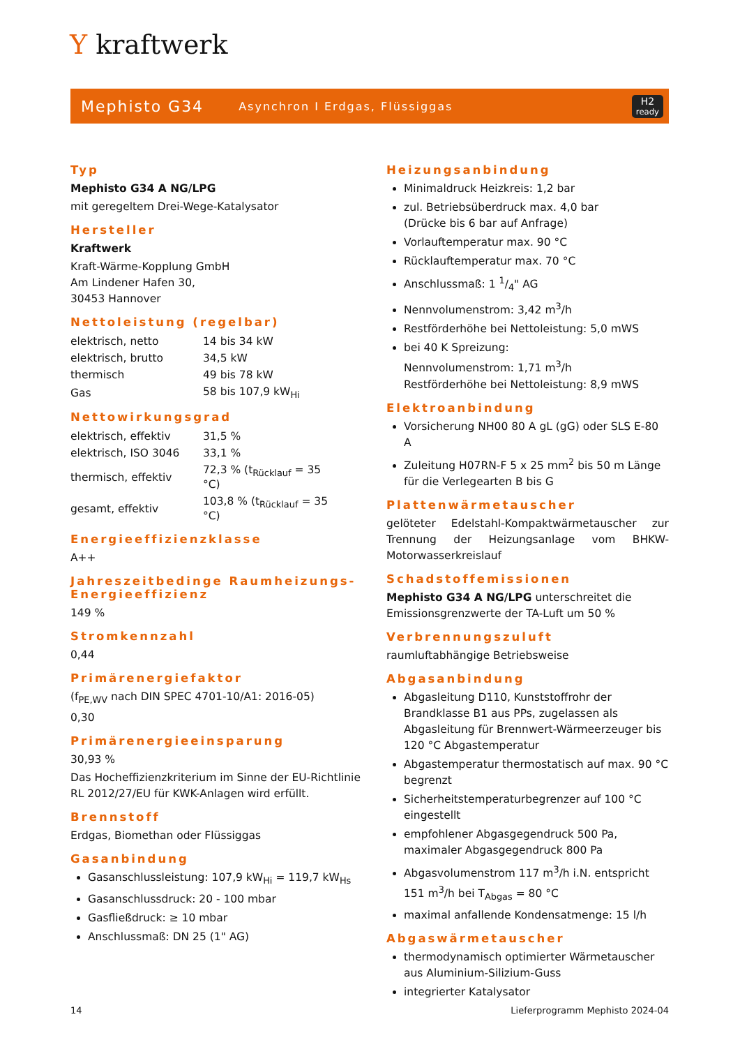Y kraftwerk
Mephisto G34 Asynchron I Erdgas, Flüssiggas H2
ready
Typ
Mephisto G34 A NG/LPG
mit geregeltem Drei-Wege-Katalysator
Hersteller
Kraftwerk
Kraft-Wärme-Kopplung GmbH
Am Lindener Hafen 30,
30453 Hannover
Nettoleistung (regelbar)
| elektrisch, netto | 14 bis 34 kW |
| elektrisch, brutto | 34,5 kW |
| thermisch | 49 bis 78 kW |
| Gas | 58 bis 107,9 kW<sub>Hi</sub> |
Nettowirkungsgrad
| elektrisch, effektiv | 31,5 % |
| elektrisch, ISO 3046 | 33,1 % |
| thermisch, effektiv | 72,3 % (t<sub>Rücklauf</sub> = 35 °C) |
| gesamt, effektiv | 103,8 % (t<sub>Rücklauf</sub> = 35 °C) |
Energieeffizienzklasse
A++
Jahreszeitbedinge Raumheizungs-Energieeffizienz
149 %
Stromkennzahl
0,44
Primärenergiefaktor
(f<sub>PE,WV</sub> nach DIN SPEC 4701-10/A1: 2016-05)
0,30
Primärenergieeinsparung
30,93 %
Das Hocheffizienzkriterium im Sinne der EU-Richtlinie RL 2012/27/EU für KWK-Anlagen wird erfüllt.
Brennstoff
Erdgas, Biomethan oder Flüssiggas
Gasanbindung
Gasanschlussleistung: 107,9 kW<sub>Hi</sub> = 119,7 kW<sub>Hs</sub>
Gasanschlussdruck: 20 - 100 mbar
Gasfließdruck: ≥ 10 mbar
Anschlussmaß: DN 25 (1" AG)
Heizungsanbindung
Minimaldruck Heizkreis: 1,2 bar
zul. Betriebsüberdruck max. 4,0 bar
(Drücke bis 6 bar auf Anfrage)
Vorlauftemperatur max. 90 °C
Rücklauftemperatur max. 70 °C
Anschlussmaß: 1 1/4" AG
Nennvolumenstrom: 3,42 m<sup>3</sup>/h
Restförderhöhe bei Nettoleistung: 5,0 mWS
bei 40 K Spreizung:
Nennvolumenstrom: 1,71 m<sup>3</sup>/h
Restförderhöhe bei Nettoleistung: 8,9 mWS
Elektroanbindung
Vorsicherung NH00 80 A gL (gG) oder SLS E-80 A
Zuleitung H07RN-F 5 x 25 mm<sup>2</sup> bis 50 m Länge für die Verlegearten B bis G
Plattenwärmetauscher
gelöteter Edelstahl-Kompaktwärmetauscher zur Trennung der Heizungsanlage vom BHKW-Motorwasserkreislauf
Schadstoffemissionen
Mephisto G34 A NG/LPG unterschreitet die Emissionsgrenzwerte der TA-Luft um 50 %
Verbrennungszuluft
raumluftabhängige Betriebsweise
Abgasanbindung
Abgasleitung D110, Kunststoffrohr der Brandklasse B1 aus PPs, zugelassen als Abgasleitung für Brennwert-Wärmeerzeuger bis 120 °C Abgastemperatur
Abgastemperatur thermostatisch auf max. 90 °C begrenzt
Sicherheitstemperaturbegrenzer auf 100 °C eingestellt
empfohlener Abgasgegendruck 500 Pa, maximaler Abgasgegendruck 800 Pa
Abgasvolumenstrom 117 m<sup>3</sup>/h i.N. entspricht 151 m<sup>3</sup>/h bei T<sub>Abgas</sub> = 80 °C
maximal anfallende Kondensatmenge: 15 l/h
Abgaswärmetauscher
thermodynamisch optimierter Wärmetauscher aus Aluminium-Silizium-Guss
integrierter Katalysator
14 Lieferprogramm Mephisto 2024-04